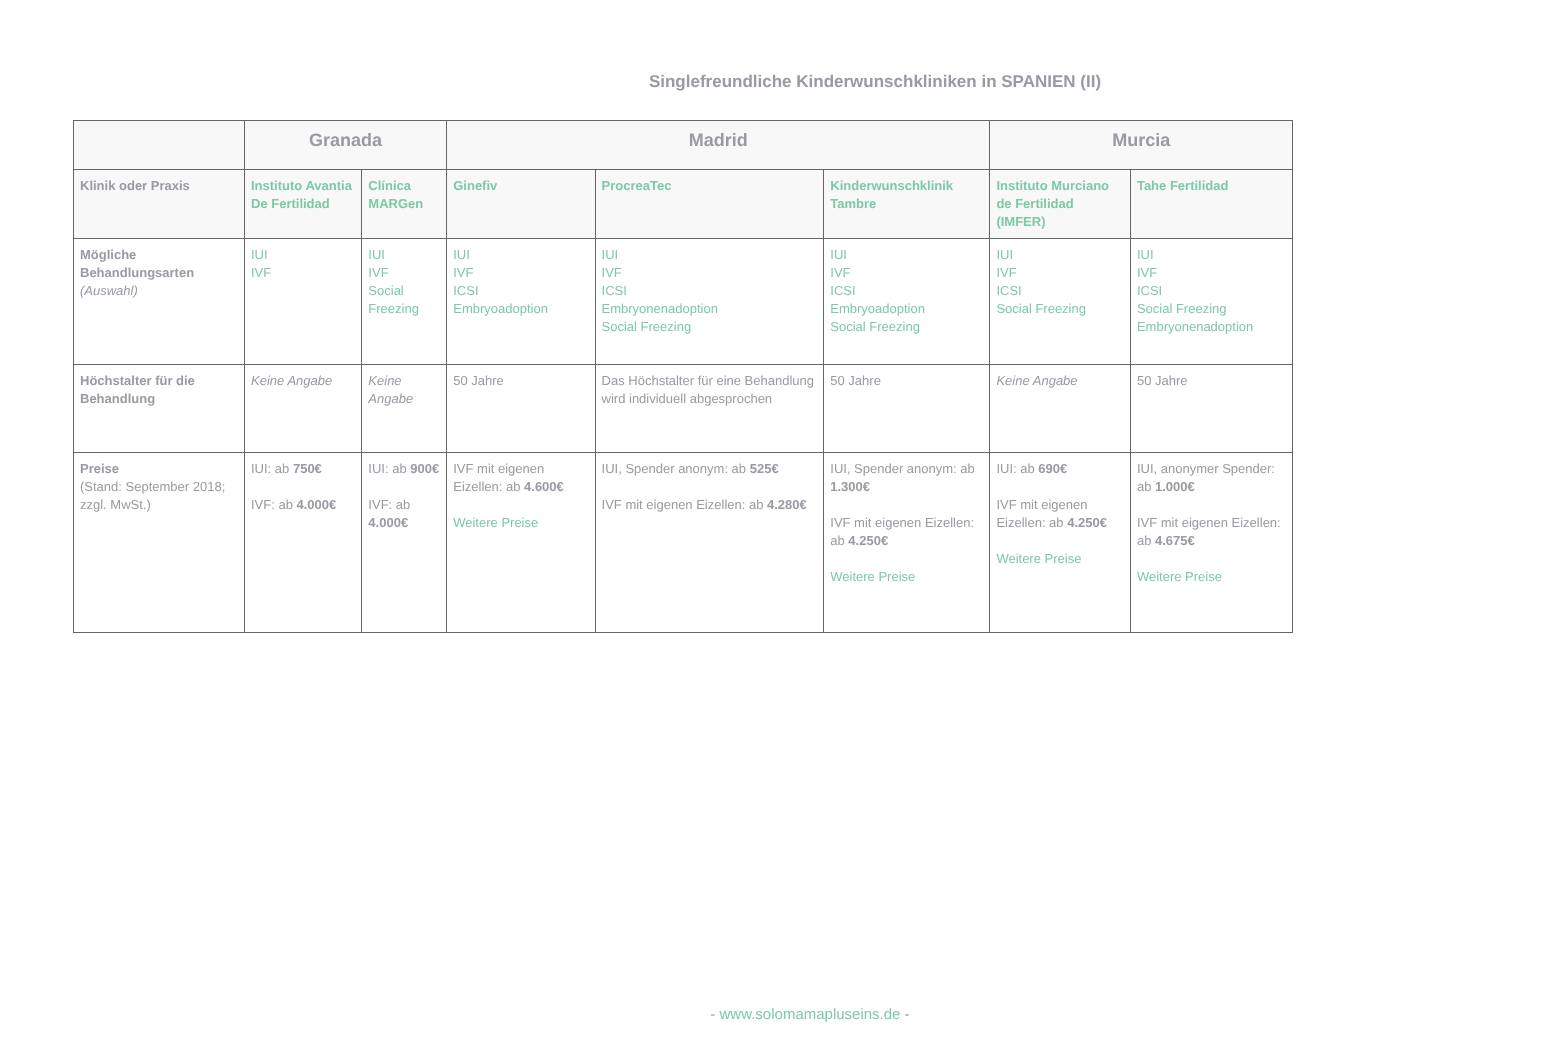Singlefreundliche Kinderwunschkliniken in SPANIEN (II)
| | Granada | | Madrid | | | Murcia | |
| --- | --- | --- | --- | --- | --- | --- | --- |
| Klinik oder Praxis | Instituto Avantia De Fertilidad | Clínica MARGen | Ginefiv | ProcreaTec | Kinderwunschklinik Tambre | Instituto Murciano de Fertilidad (IMFER) | Tahe Fertilidad |
| Mögliche Behandlungsarten (Auswahl) | IUI IVF | IUI IVF Social Freezing | IUI IVF ICSI Embryoadoption | IUI IVF ICSI Embryonenadoption Social Freezing | IUI IVF ICSI Embryoadoption Social Freezing | IUI IVF ICSI Social Freezing | IUI IVF ICSI Social Freezing Embryonenadoption |
| Höchstalter für die Behandlung | Keine Angabe | Keine Angabe | 50 Jahre | Das Höchstalter für eine Behandlung wird individuell abgesprochen | 50 Jahre | Keine Angabe | 50 Jahre |
| Preise (Stand: September 2018; zzgl. MwSt.) | IUI: ab 750€ IVF: ab 4.000€ | IUI: ab 900€ IVF: ab 4.000€ | IVF mit eigenen Eizellen: ab 4.600€ Weitere Preise | IUI, Spender anonym: ab 525€ IVF mit eigenen Eizellen: ab 4.280€ | IUI, Spender anonym: ab 1.300€ IVF mit eigenen Eizellen: ab 4.250€ Weitere Preise | IUI: ab 690€ IVF mit eigenen Eizellen: ab 4.250€ Weitere Preise | IUI, anonymer Spender: ab 1.000€ IVF mit eigenen Eizellen: ab 4.675€ Weitere Preise |
- www.solomamapluseins.de -